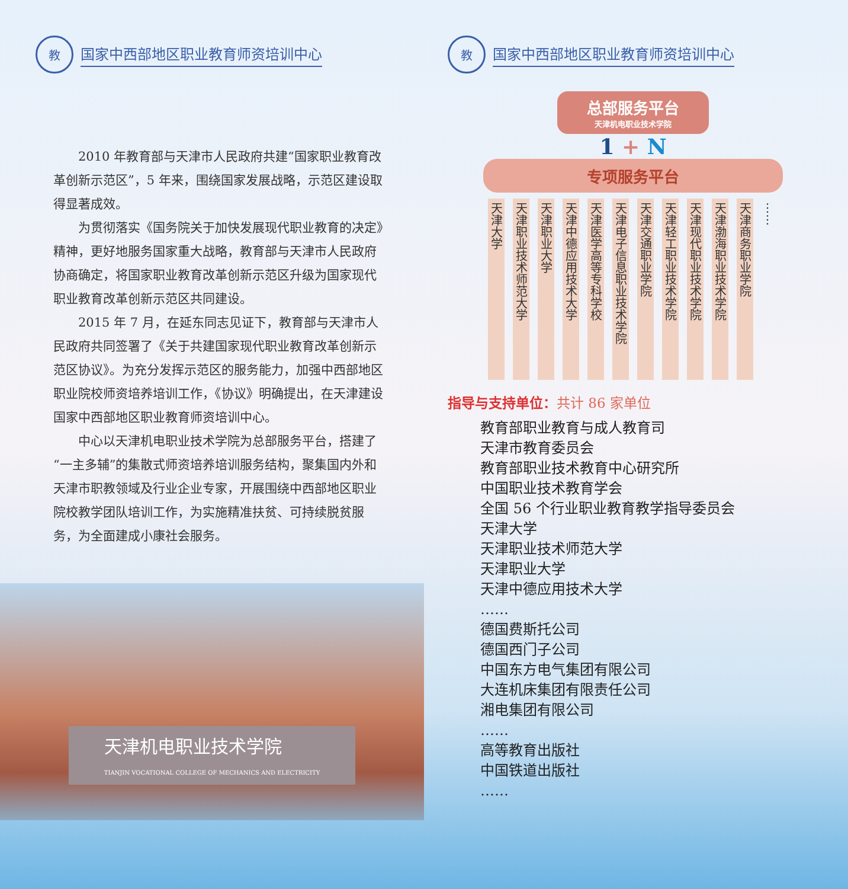教
国家中西部地区职业教育师资培训中心
2010 年教育部与天津市人民政府共建“国家职业教育改革创新示范区”，5 年来，围绕国家发展战略，示范区建设取得显著成效。
为贯彻落实《国务院关于加快发展现代职业教育的决定》精神，更好地服务国家重大战略，教育部与天津市人民政府协商确定，将国家职业教育改革创新示范区升级为国家现代职业教育改革创新示范区共同建设。
2015 年 7 月，在延东同志见证下，教育部与天津市人民政府共同签署了《关于共建国家现代职业教育改革创新示范区协议》。为充分发挥示范区的服务能力，加强中西部地区职业院校师资培养培训工作，《协议》明确提出，在天津建设国家中西部地区职业教育师资培训中心。
中心以天津机电职业技术学院为总部服务平台，搭建了“一主多辅”的集散式师资培养培训服务结构，聚集国内外和天津市职教领域及行业企业专家，开展围绕中西部地区职业院校教学团队培训工作，为实施精准扶贫、可持续脱贫服务，为全面建成小康社会服务。
天津机电职业技术学院
TIANJIN VOCATIONAL COLLEGE OF MECHANICS AND ELECTRICITY
教
国家中西部地区职业教育师资培训中心
总部服务平台
天津机电职业技术学院
1 + N
专项服务平台
天津大学
天津职业技术师范大学
天津职业大学
天津中德应用技术大学
天津医学高等专科学校
天津电子信息职业技术学院
天津交通职业学院
天津轻工职业技术学院
天津现代职业技术学院
天津渤海职业技术学院
天津商务职业学院
……
指导与支持单位：共计 86 家单位
教育部职业教育与成人教育司
天津市教育委员会
教育部职业技术教育中心研究所
中国职业技术教育学会
全国 56 个行业职业教育教学指导委员会
天津大学
天津职业技术师范大学
天津职业大学
天津中德应用技术大学
……
德国费斯托公司
德国西门子公司
中国东方电气集团有限公司
大连机床集团有限责任公司
湘电集团有限公司
……
高等教育出版社
中国铁道出版社
……